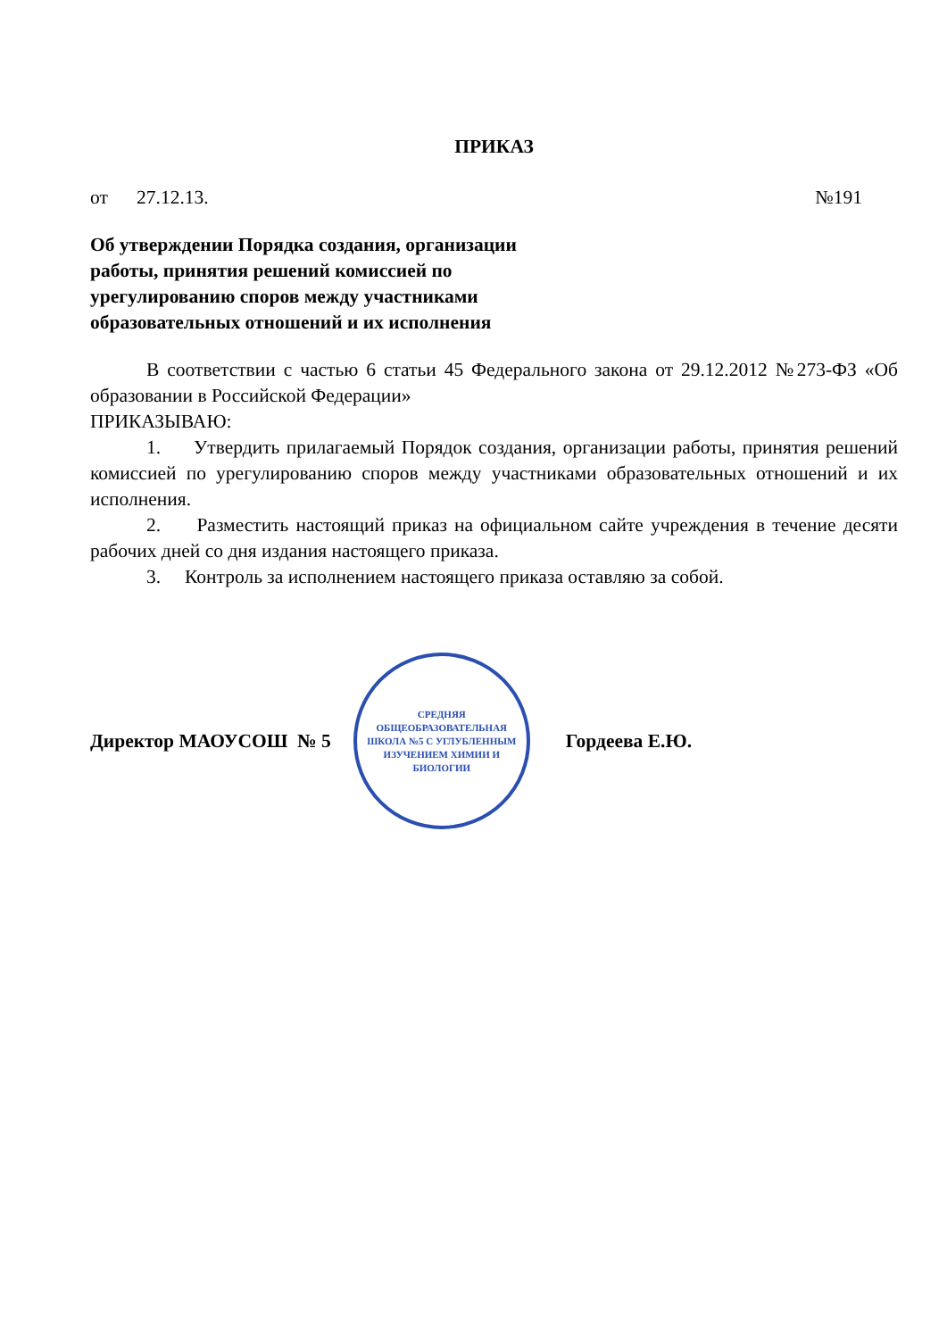ПРИКАЗ
от 27.12.13. №191
Об утверждении Порядка создания, организации работы, принятия решений комиссией по урегулированию споров между участниками образовательных отношений и их исполнения
В соответствии с частью 6 статьи 45 Федерального закона от 29.12.2012 №273-ФЗ «Об образовании в Российской Федерации»
ПРИКАЗЫВАЮ:
1. Утвердить прилагаемый Порядок создания, организации работы, принятия решений комиссией по урегулированию споров между участниками образовательных отношений и их исполнения.
2. Разместить настоящий приказ на официальном сайте учреждения в течение десяти рабочих дней со дня издания настоящего приказа.
3. Контроль за исполнением настоящего приказа оставляю за собой.
Директор МАОУСОШ № 5
СРЕДНЯЯ
ОБЩЕОБРАЗОВАТЕЛЬНАЯ
ШКОЛА №5 С УГЛУБЛЕННЫМ
ИЗУЧЕНИЕМ ХИМИИ И
БИОЛОГИИ
Гордеева Е.Ю.